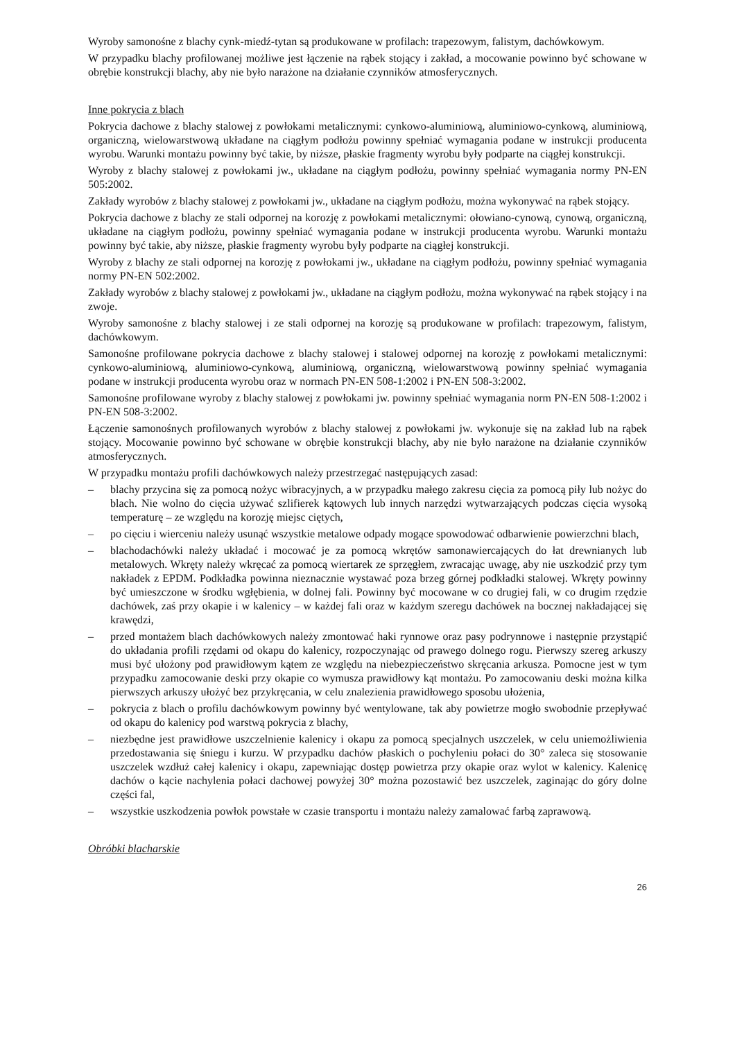Wyroby samonośne z blachy cynk-miedź-tytan są produkowane w profilach: trapezowym, falistym, dachówkowym.
W przypadku blachy profilowanej możliwe jest łączenie na rąbek stojący i zakład, a mocowanie powinno być schowane w obrębie konstrukcji blachy, aby nie było narażone na działanie czynników atmosferycznych.
Inne pokrycia z blach
Pokrycia dachowe z blachy stalowej z powłokami metalicznymi: cynkowo-aluminiową, aluminiowo-cynkową, aluminiową, organiczną, wielowarstwową układane na ciągłym podłożu powinny spełniać wymagania podane w instrukcji producenta wyrobu. Warunki montażu powinny być takie, by niższe, płaskie fragmenty wyrobu były podparte na ciągłej konstrukcji.
Wyroby z blachy stalowej z powłokami jw., układane na ciągłym podłożu, powinny spełniać wymagania normy PN-EN 505:2002.
Zakłady wyrobów z blachy stalowej z powłokami jw., układane na ciągłym podłożu, można wykonywać na rąbek stojący.
Pokrycia dachowe z blachy ze stali odpornej na korozję z powłokami metalicznymi: ołowiano-cynową, cynową, organiczną, układane na ciągłym podłożu, powinny spełniać wymagania podane w instrukcji producenta wyrobu. Warunki montażu powinny być takie, aby niższe, płaskie fragmenty wyrobu były podparte na ciągłej konstrukcji.
Wyroby z blachy ze stali odpornej na korozję z powłokami jw., układane na ciągłym podłożu, powinny spełniać wymagania normy PN-EN 502:2002.
Zakłady wyrobów z blachy stalowej z powłokami jw., układane na ciągłym podłożu, można wykonywać na rąbek stojący i na zwoje.
Wyroby samonośne z blachy stalowej i ze stali odpornej na korozję są produkowane w profilach: trapezowym, falistym, dachówkowym.
Samonośne profilowane pokrycia dachowe z blachy stalowej i stalowej odpornej na korozję z powłokami metalicznymi: cynkowo-aluminiową, aluminiowo-cynkową, aluminiową, organiczną, wielowarstwową powinny spełniać wymagania podane w instrukcji producenta wyrobu oraz w normach PN-EN 508-1:2002 i PN-EN 508-3:2002.
Samonośne profilowane wyroby z blachy stalowej z powłokami jw. powinny spełniać wymagania norm PN-EN 508-1:2002 i PN-EN 508-3:2002.
Łączenie samonośnych profilowanych wyrobów z blachy stalowej z powłokami jw. wykonuje się na zakład lub na rąbek stojący. Mocowanie powinno być schowane w obrębie konstrukcji blachy, aby nie było narażone na działanie czynników atmosferycznych.
W przypadku montażu profili dachówkowych należy przestrzegać następujących zasad:
– blachy przycina się za pomocą nożyc wibracyjnych, a w przypadku małego zakresu cięcia za pomocą piły lub nożyc do blach. Nie wolno do cięcia używać szlifierek kątowych lub innych narzędzi wytwarzających podczas cięcia wysoką temperaturę – ze względu na korozję miejsc ciętych,
– po cięciu i wierceniu należy usunąć wszystkie metalowe odpady mogące spowodować odbarwienie powierzchni blach,
– blachodachówki należy układać i mocować je za pomocą wkrętów samonawiercających do łat drewnianych lub metalowych. Wkręty należy wkręcać za pomocą wiertarek ze sprzęgłem, zwracając uwagę, aby nie uszkodzić przy tym nakładek z EPDM. Podkładka powinna nieznacznie wystawać poza brzeg górnej podkładki stalowej. Wkręty powinny być umieszczone w środku wgłębienia, w dolnej fali. Powinny być mocowane w co drugiej fali, w co drugim rzędzie dachówek, zaś przy okapie i w kalenicy – w każdej fali oraz w każdym szeregu dachówek na bocznej nakładającej się krawędzi,
– przed montażem blach dachówkowych należy zmontować haki rynnowe oraz pasy podrynnowe i następnie przystąpić do układania profili rzędami od okapu do kalenicy, rozpoczynając od prawego dolnego rogu. Pierwszy szereg arkuszy musi być ułożony pod prawidłowym kątem ze względu na niebezpieczeństwo skręcania arkusza. Pomocne jest w tym przypadku zamocowanie deski przy okapie co wymusza prawidłowy kąt montażu. Po zamocowaniu deski można kilka pierwszych arkuszy ułożyć bez przykręcania, w celu znalezienia prawidłowego sposobu ułożenia,
– pokrycia z blach o profilu dachówkowym powinny być wentylowane, tak aby powietrze mogło swobodnie przepływać od okapu do kalenicy pod warstwą pokrycia z blachy,
– niezbędne jest prawidłowe uszczelnienie kalenicy i okapu za pomocą specjalnych uszczelek, w celu uniemożliwienia przedostawania się śniegu i kurzu. W przypadku dachów płaskich o pochyleniu połaci do 30° zaleca się stosowanie uszczelek wzdłuż całej kalenicy i okapu, zapewniając dostęp powietrza przy okapie oraz wylot w kalenicy. Kalenicę dachów o kącie nachylenia połaci dachowej powyżej 30° można pozostawić bez uszczelek, zaginając do góry dolne części fal,
– wszystkie uszkodzenia powłok powstałe w czasie transportu i montażu należy zamalować farbą zaprawową.
Obróbki blacharskie
26